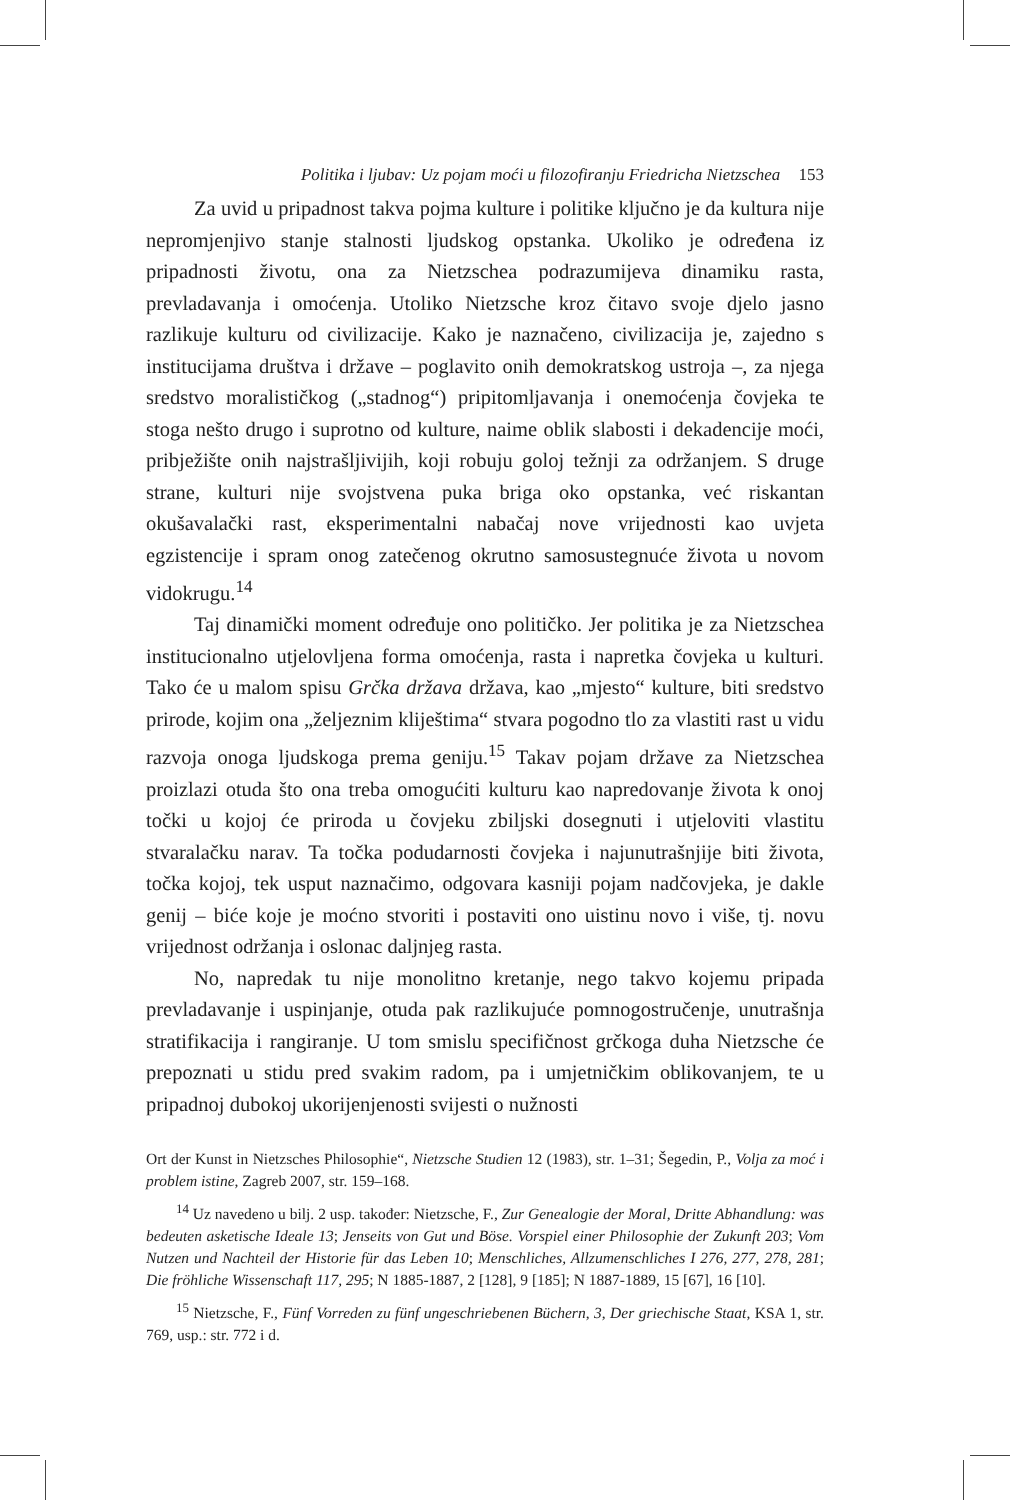Politika i ljubav: Uz pojam moći u filozofiranju Friedricha Nietzschea 153
Za uvid u pripadnost takva pojma kulture i politike ključno je da kultura nije nepromjenjivo stanje stalnosti ljudskog opstanka. Ukoliko je određena iz pripadnosti životu, ona za Nietzschea podrazumijeva dinamiku rasta, prevladavanja i omoćenja. Utoliko Nietzsche kroz čitavo svoje djelo jasno razlikuje kulturu od civilizacije. Kako je naznačeno, civilizacija je, zajedno s institucijama društva i države – poglavito onih demokratskog ustroja –, za njega sredstvo moralističkog („stadnog“) pripitomljavanja i onemoćenja čovjeka te stoga nešto drugo i suprotno od kulture, naime oblik slabosti i dekadencije moći, pribježište onih najstrašljivijih, koji robuju goloj težnji za održanjem. S druge strane, kulturi nije svojstvena puka briga oko opstanka, već riskantan okušavalački rast, eksperimentalni nabačaj nove vrijednosti kao uvjeta egzistencije i spram onog zatečenog okrutno samosustegnuće života u novom vidokrugu.<sup>14</sup>
Taj dinamički moment određuje ono političko. Jer politika je za Nietzschea institucionalno utjelovljena forma omoćenja, rasta i napretka čovjeka u kulturi. Tako će u malom spisu Grčka država država, kao „mjesto“ kulture, biti sredstvo prirode, kojim ona „željeznim kliještima“ stvara pogodno tlo za vlastiti rast u vidu razvoja onoga ljudskoga prema geniju.<sup>15</sup> Takav pojam države za Nietzschea proizlazi otuda što ona treba omogućiti kulturu kao napredovanje života k onoj točki u kojoj će priroda u čovjeku zbiljski dosegnuti i utjeloviti vlastitu stvaralačku narav. Ta točka podudarnosti čovjeka i najunutrašnjije biti života, točka kojoj, tek usput naznačimo, odgovara kasniji pojam nadčovjeka, je dakle genij – biće koje je moćno stvoriti i postaviti ono uistinu novo i više, tj. novu vrijednost održanja i oslonac daljnjeg rasta.
No, napredak tu nije monolitno kretanje, nego takvo kojemu pripada prevladavanje i uspinjanje, otuda pak razlikujuće pomnogostručenje, unutrašnja stratifikacija i rangiranje. U tom smislu specifičnost grčkoga duha Nietzsche će prepoznati u stidu pred svakim radom, pa i umjetničkim oblikovanjem, te u pripadnoj dubokoj ukorijenjenosti svijesti o nužnosti
Ort der Kunst in Nietzsches Philosophie“, Nietzsche Studien 12 (1983), str. 1–31; Šegedin, P., Volja za moć i problem istine, Zagreb 2007, str. 159–168.
<sup>14</sup> Uz navedeno u bilj. 2 usp. također: Nietzsche, F., Zur Genealogie der Moral, Dritte Abhandlung: was bedeuten asketische Ideale 13; Jenseits von Gut und Böse. Vorspiel einer Philosophie der Zukunft 203; Vom Nutzen und Nachteil der Historie für das Leben 10; Menschliches, Allzumenschliches I 276, 277, 278, 281; Die fröhliche Wissenschaft 117, 295; N 1885-1887, 2 [128], 9 [185]; N 1887-1889, 15 [67], 16 [10].
<sup>15</sup> Nietzsche, F., Fünf Vorreden zu fünf ungeschriebenen Büchern, 3, Der griechische Staat, KSA 1, str. 769, usp.: str. 772 i d.